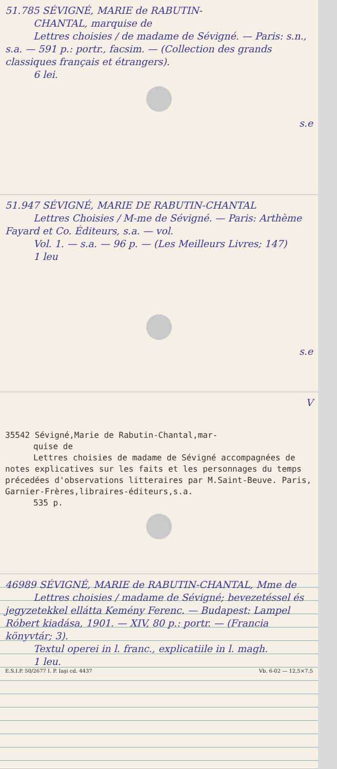51.785 SÉVIGNÉ, MARIE de RABUTIN-
CHANTAL, marquise de
Lettres choisies / de madame de Sévigné. — Paris: s.n., s.a. — 591 p.: portr., facsim. — (Collection des grands classiques français et étrangers).
6 lei.
s.e
51.947 SÉVIGNÉ, MARIE DE RABUTIN-CHANTAL
Lettres Choisies / M-me de Sévigné. — Paris: Arthème Fayard et Co. Éditeurs, s.a. — vol.
Vol. 1. — s.a. — 96 p. — (Les Meilleurs Livres; 147)
1 leu
s.e
V
35542 Sévigné,Marie de Rabutin-Chantal,mar-
quise de
Lettres choisies de madame de Sévigné accompagnées de notes explicatives sur les faits et les personnages du temps précedées d'observations litteraires par M.Saint-Beuve. Paris, Garnier-Frères,libraires-éditeurs,s.a.
535 p.
46989 SÉVIGNÉ, MARIE de RABUTIN-CHANTAL, Mme de
Lettres choisies / madame de Sévigné; bevezetéssel és jegyzetekkel ellátta Kemény Ferenc. — Budapest: Lampel Róbert kiadása, 1901. — XIV, 80 p.: portr. — (Francia könyvtár; 3).
Textul operei in l. franc., explicatiile in l. magh.
1 leu.
E.S.I.P. 50/2677 I. P. Iaşi cd. 4437 Vb. 6-02 — 12,5×7,5